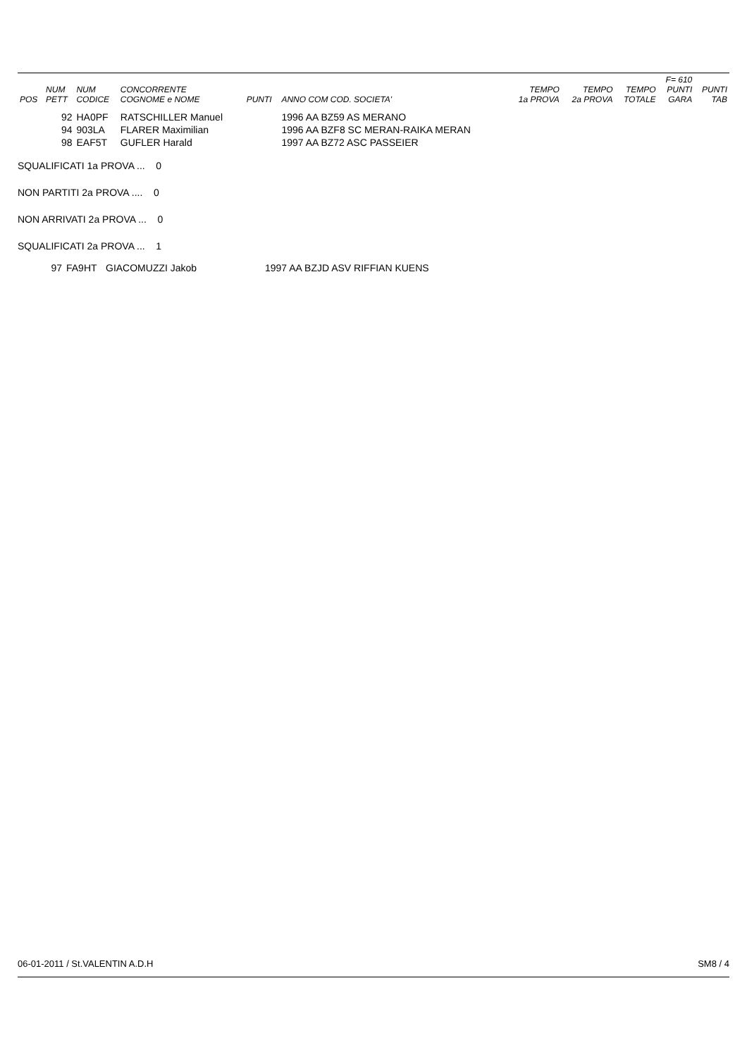| POS | NUM PETT | NUM CODICE | CONCORRENTE COGNOME e NOME | PUNTI | ANNO COM COD. SOCIETA' | TEMPO 1a PROVA | TEMPO 2a PROVA | TEMPO TOTALE | F= 610 PUNTI GARA | PUNTI TAB |
| --- | --- | --- | --- | --- | --- | --- | --- | --- | --- | --- |
| | 92 | HA0PF | RATSCHILLER Manuel | | 1996 AA BZ59 AS MERANO | | | | | |
| | 94 | 903LA | FLARER Maximilian | | 1996 AA BZF8 SC MERAN-RAIKA MERAN | | | | | |
| | 98 | EAF5T | GUFLER Harald | | 1997 AA BZ72 ASC PASSEIER | | | | | |
SQUALIFICATI 1a PROVA ... 0
NON PARTITI 2a PROVA .... 0
NON ARRIVATI 2a PROVA ... 0
SQUALIFICATI 2a PROVA ... 1
| 97 | FA9HT | GIACOMUZZI Jakob | 1997 AA BZJD ASV RIFFIAN KUENS |
06-01-2011 / St.VALENTIN A.D.H SM8 / 4